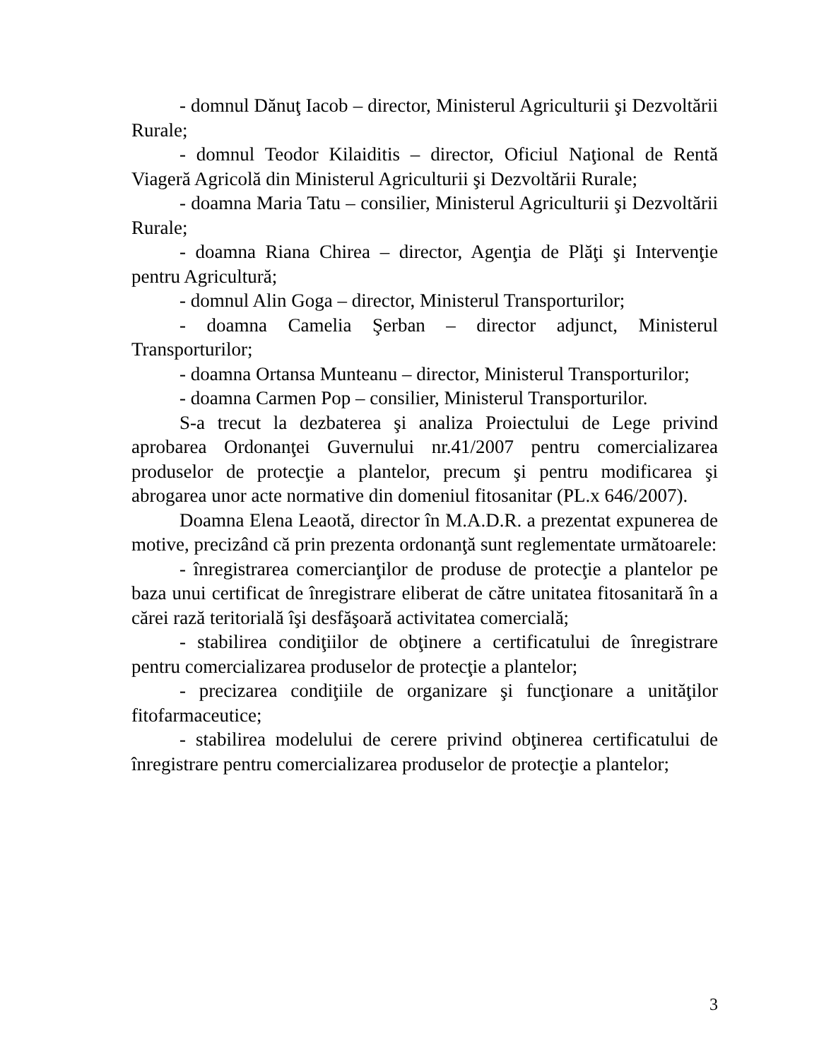- domnul Dănuţ Iacob – director, Ministerul Agriculturii şi Dezvoltării Rurale;
- domnul Teodor Kilaiditis – director, Oficiul Naţional de Rentă Viageră Agricolă din Ministerul Agriculturii şi Dezvoltării Rurale;
- doamna Maria Tatu – consilier, Ministerul Agriculturii şi Dezvoltării Rurale;
- doamna Riana Chirea – director, Agenţia de Plăţi şi Intervenţie pentru Agricultură;
- domnul Alin Goga – director, Ministerul Transporturilor;
- doamna Camelia Şerban – director adjunct, Ministerul Transporturilor;
- doamna Ortansa Munteanu – director, Ministerul Transporturilor;
- doamna Carmen Pop – consilier, Ministerul Transporturilor.
S-a trecut la dezbaterea şi analiza Proiectului de Lege privind aprobarea Ordonanţei Guvernului nr.41/2007 pentru comercializarea produselor de protecţie a plantelor, precum şi pentru modificarea şi abrogarea unor acte normative din domeniul fitosanitar (PL.x 646/2007).
Doamna Elena Leaotă, director în M.A.D.R. a prezentat expunerea de motive, precizând că prin prezenta ordonanţă sunt reglementate următoarele:
- înregistrarea comercianţilor de produse de protecţie a plantelor pe baza unui certificat de înregistrare eliberat de către unitatea fitosanitară în a cărei rază teritorială îşi desfăşoară activitatea comercială;
- stabilirea condiţiilor de obţinere a certificatului de înregistrare pentru comercializarea produselor de protecţie a plantelor;
- precizarea condiţiile de organizare şi funcţionare a unităţilor fitofarmaceutice;
- stabilirea modelului de cerere privind obţinerea certificatului de înregistrare pentru comercializarea produselor de protecţie a plantelor;
3